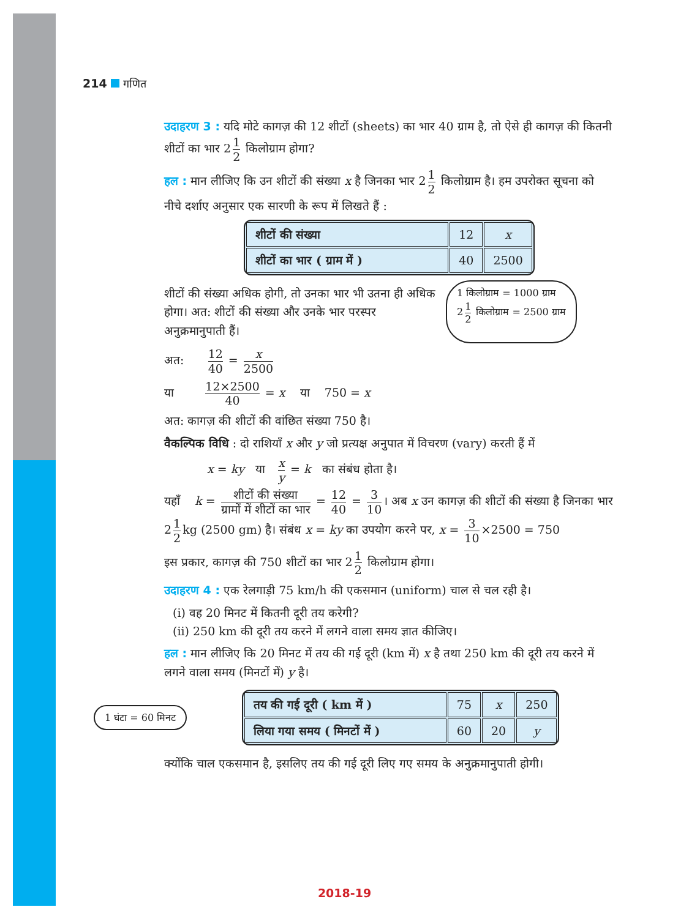214 गणित
उदाहरण 3 : यदि मोटे कागज़ की 12 शीटों (sheets) का भार 40 ग्राम है, तो ऐसे ही कागज़ की कितनी शीटों का भार 2 1 2 किलोग्राम होगा?
हल : मान लीजिए कि उन शीटों की संख्या x है जिनका भार 2 1 2 किलोग्राम है। हम उपरोक्त सूचना को नीचे दर्शाए अनुसार एक सारणी के रूप में लिखते हैं :
| शीटों की संख्या | 12 | x |
| शीटों का भार ( ग्राम में ) | 40 | 2500 |
शीटों की संख्या अधिक होगी, तो उनका भार भी उतना ही अधिक होगा। अत: शीटों की संख्या और उनके भार परस्पर अनुक्रमानुपाती हैं।
1 किलोग्राम = 1000 ग्राम
2 1 2 किलोग्राम = 2500 ग्राम
अत: 12 40 = x 2500
या 12×2500 40 = x या 750 = x
अत: कागज़ की शीटों की वांछित संख्या 750 है।
वैकल्पिक विधि : दो राशियाँ x और y जो प्रत्यक्ष अनुपात में विचरण (vary) करती हैं में
x = ky या x y = k का संबंध होता है।
यहाँ k = शीटों की संख्या ग्रामों में शीटों का भार = 12 40 = 3 10 । अब x उन कागज़ की शीटों की संख्या है जिनका भार 2 1 2 kg (2500 gm) है। संबंध x = ky का उपयोग करने पर, x = 3 10 ×2500 = 750
इस प्रकार, कागज़ की 750 शीटों का भार 2 1 2 किलोग्राम होगा।
उदाहरण 4 : एक रेलगाड़ी 75 km/h की एकसमान (uniform) चाल से चल रही है।
(i) वह 20 मिनट में कितनी दूरी तय करेगी?
(ii) 250 km की दूरी तय करने में लगने वाला समय ज्ञात कीजिए।
हल : मान लीजिए कि 20 मिनट में तय की गई दूरी (km में) x है तथा 250 km की दूरी तय करने में लगने वाला समय (मिनटों में) y है।
1 घंटा = 60 मिनट
| तय की गई दूरी ( km में ) | 75 | x | 250 |
| लिया गया समय ( मिनटों में ) | 60 | 20 | y |
क्योंकि चाल एकसमान है, इसलिए तय की गई दूरी लिए गए समय के अनुक्रमानुपाती होगी।
2018-19